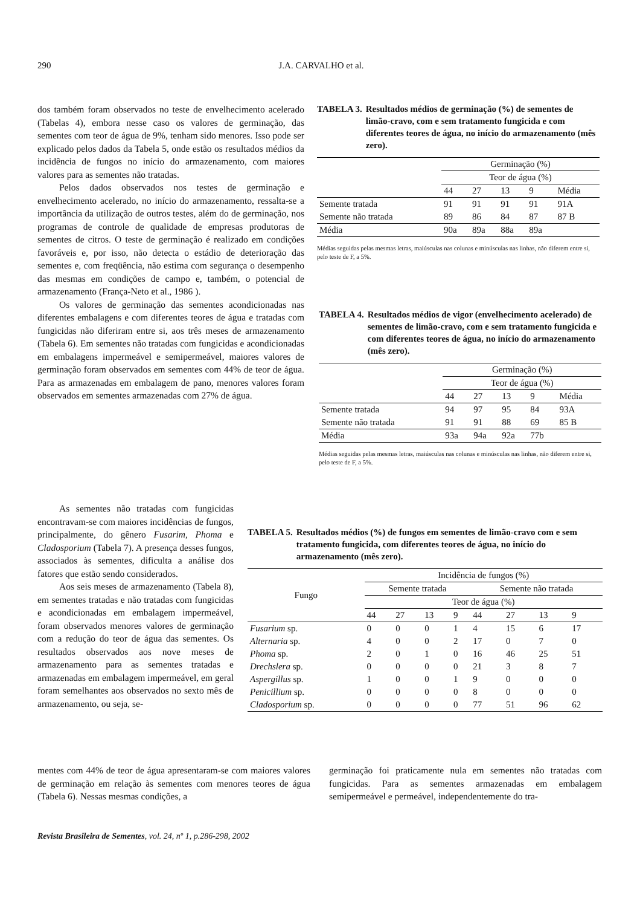290
J.A. CARVALHO et al.
dos também foram observados no teste de envelhecimento acelerado (Tabelas 4), embora nesse caso os valores de germinação, das sementes com teor de água de 9%, tenham sido menores. Isso pode ser explicado pelos dados da Tabela 5, onde estão os resultados médios da incidência de fungos no início do armazenamento, com maiores valores para as sementes não tratadas.
Pelos dados observados nos testes de germinação e envelhecimento acelerado, no início do armazenamento, ressalta-se a importância da utilização de outros testes, além do de germinação, nos programas de controle de qualidade de empresas produtoras de sementes de citros. O teste de germinação é realizado em condições favoráveis e, por isso, não detecta o estádio de deterioração das sementes e, com freqüência, não estima com segurança o desempenho das mesmas em condições de campo e, também, o potencial de armazenamento (França-Neto et al., 1986 ).
Os valores de germinação das sementes acondicionadas nas diferentes embalagens e com diferentes teores de água e tratadas com fungicidas não diferiram entre si, aos três meses de armazenamento (Tabela 6). Em sementes não tratadas com fungicidas e acondicionadas em embalagens impermeável e semipermeável, maiores valores de germinação foram observados em sementes com 44% de teor de água. Para as armazenadas em embalagem de pano, menores valores foram observados em sementes armazenadas com 27% de água.
As sementes não tratadas com fungicidas encontravam-se com maiores incidências de fungos, principalmente, do gênero Fusarim, Phoma e Cladosporium (Tabela 7). A presença desses fungos, associados às sementes, dificulta a análise dos fatores que estão sendo considerados.
Aos seis meses de armazenamento (Tabela 8), em sementes tratadas e não tratadas com fungicidas e acondicionadas em embalagem impermeável, foram observados menores valores de germinação com a redução do teor de água das sementes. Os resultados observados aos nove meses de armazenamento para as sementes tratadas e armazenadas em embalagem impermeável, em geral foram semelhantes aos observados no sexto mês de armazenamento, ou seja, se-
TABELA 3. Resultados médios de germinação (%) de sementes de limão-cravo, com e sem tratamento fungicida e com diferentes teores de água, no início do armazenamento (mês zero).
| | Germinação (%) | | | | |
| | Teor de água (%) | | | | |
| | 44 | 27 | 13 | 9 | Média |
| Semente tratada | 91 | 91 | 91 | 91 | 91A |
| Semente não tratada | 89 | 86 | 84 | 87 | 87 B |
| Média | 90a | 89a | 88a | 89a | |
Médias seguidas pelas mesmas letras, maiúsculas nas colunas e minúsculas nas linhas, não diferem entre si, pelo teste de F, a 5%.
TABELA 4. Resultados médios de vigor (envelhecimento acelerado) de sementes de limão-cravo, com e sem tratamento fungicida e com diferentes teores de água, no início do armazenamento (mês zero).
| | Germinação (%) | | | | |
| | Teor de água (%) | | | | |
| | 44 | 27 | 13 | 9 | Média |
| Semente tratada | 94 | 97 | 95 | 84 | 93A |
| Semente não tratada | 91 | 91 | 88 | 69 | 85 B |
| Média | 93a | 94a | 92a | 77b | |
Médias seguidas pelas mesmas letras, maiúsculas nas colunas e minúsculas nas linhas, não diferem entre si, pelo teste de F, a 5%.
TABELA 5. Resultados médios (%) de fungos em sementes de limão-cravo com e sem tratamento fungicida, com diferentes teores de água, no início do armazenamento (mês zero).
| Fungo | Incidência de fungos (%) | | | | | | | |
| | Semente tratada | | | | Semente não tratada | | | |
| | Teor de água (%) | | | | | | | |
| | 44 | 27 | 13 | 9 | 44 | 27 | 13 | 9 |
| Fusarium sp. | 0 | 0 | 0 | 1 | 4 | 15 | 6 | 17 |
| Alternaria sp. | 4 | 0 | 0 | 2 | 17 | 0 | 7 | 0 |
| Phoma sp. | 2 | 0 | 1 | 0 | 16 | 46 | 25 | 51 |
| Drechslera sp. | 0 | 0 | 0 | 0 | 21 | 3 | 8 | 7 |
| Aspergillus sp. | 1 | 0 | 0 | 1 | 9 | 0 | 0 | 0 |
| Penicillium sp. | 0 | 0 | 0 | 0 | 8 | 0 | 0 | 0 |
| Cladosporium sp. | 0 | 0 | 0 | 0 | 77 | 51 | 96 | 62 |
mentes com 44% de teor de água apresentaram-se com maiores valores de germinação em relação às sementes com menores teores de água (Tabela 6). Nessas mesmas condições, a
germinação foi praticamente nula em sementes não tratadas com fungicidas. Para as sementes armazenadas em embalagem semipermeável e permeável, independentemente do tra-
Revista Brasileira de Sementes, vol. 24, nº 1, p.286-298, 2002